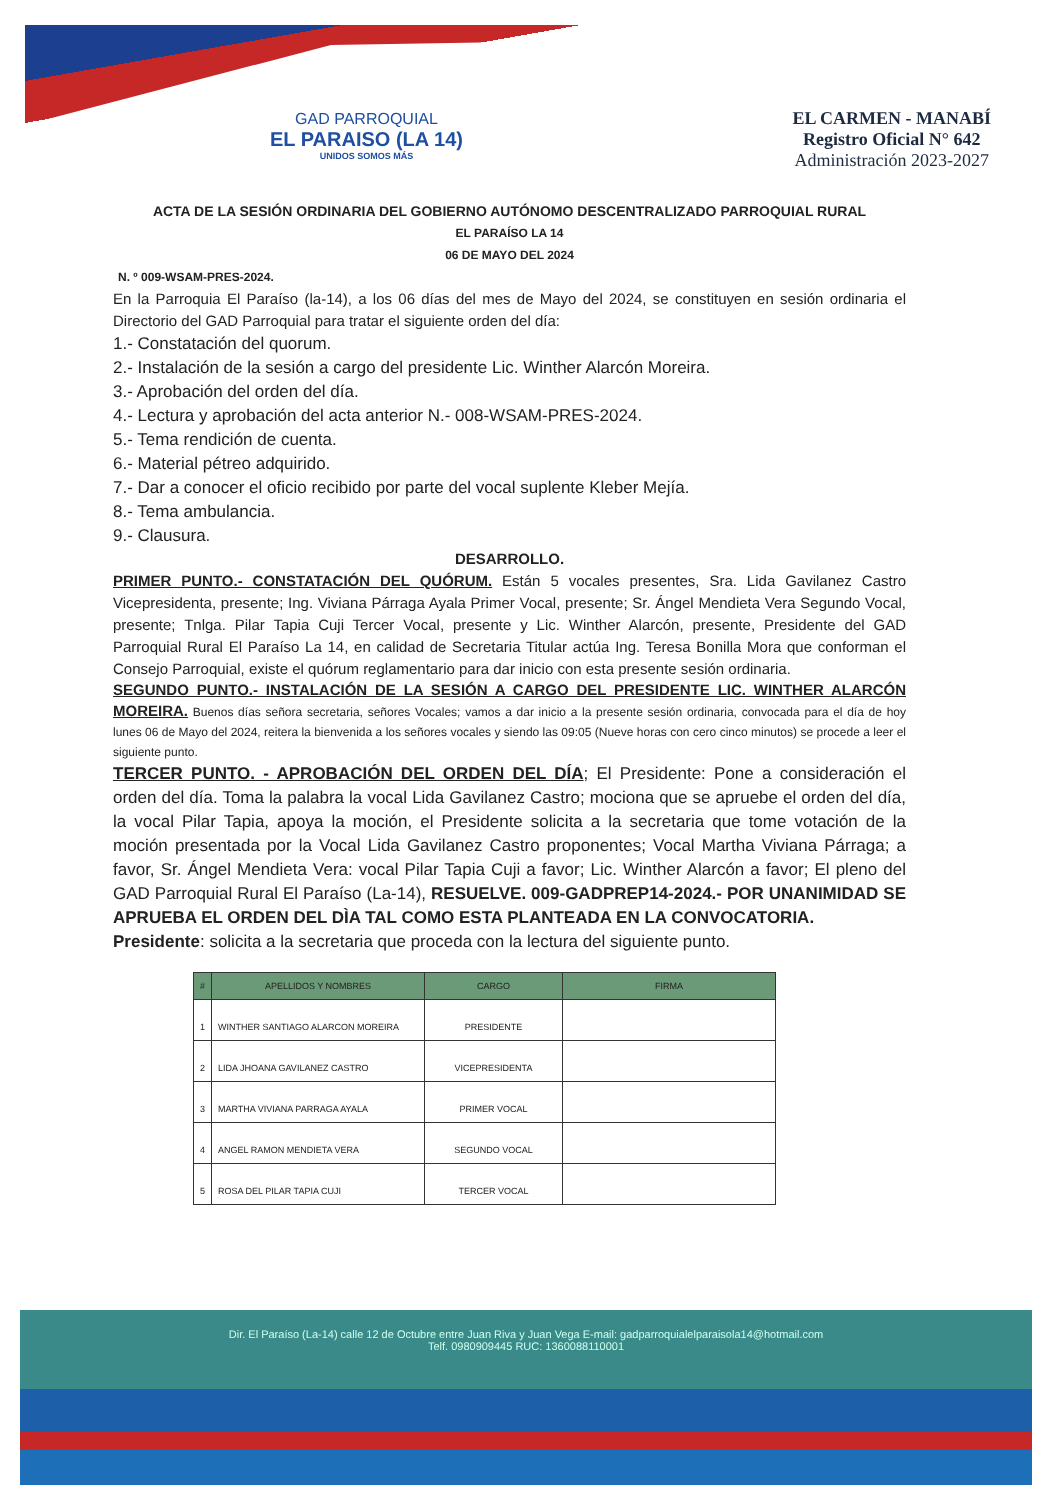GAD PARROQUIAL
EL PARAISO (LA 14)
UNIDOS SOMOS MÁS
EL CARMEN - MANABÍ
Registro Oficial N° 642
Administración 2023-2027
ACTA DE LA SESIÓN ORDINARIA DEL GOBIERNO AUTÓNOMO DESCENTRALIZADO PARROQUIAL RURAL
EL PARAÍSO LA 14
06 DE MAYO DEL 2024
N. º 009-WSAM-PRES-2024.
En la Parroquia El Paraíso (la-14), a los 06 días del mes de Mayo del 2024, se constituyen en sesión ordinaria el Directorio del GAD Parroquial para tratar el siguiente orden del día:
1.- Constatación del quorum.
2.- Instalación de la sesión a cargo del presidente Lic. Winther Alarcón Moreira.
3.- Aprobación del orden del día.
4.- Lectura y aprobación del acta anterior N.- 008-WSAM-PRES-2024.
5.- Tema rendición de cuenta.
6.- Material pétreo adquirido.
7.- Dar a conocer el oficio recibido por parte del vocal suplente Kleber Mejía.
8.- Tema ambulancia.
9.- Clausura.
DESARROLLO.
PRIMER PUNTO.- CONSTATACIÓN DEL QUÓRUM. Están 5 vocales presentes, Sra. Lida Gavilanez Castro Vicepresidenta, presente; Ing. Viviana Párraga Ayala Primer Vocal, presente; Sr. Ángel Mendieta Vera Segundo Vocal, presente; Tnlga. Pilar Tapia Cuji Tercer Vocal, presente y Lic. Winther Alarcón, presente, Presidente del GAD Parroquial Rural El Paraíso La 14, en calidad de Secretaria Titular actúa Ing. Teresa Bonilla Mora que conforman el Consejo Parroquial, existe el quórum reglamentario para dar inicio con esta presente sesión ordinaria.
SEGUNDO PUNTO.- INSTALACIÓN DE LA SESIÓN A CARGO DEL PRESIDENTE LIC. WINTHER ALARCÓN MOREIRA. Buenos días señora secretaria, señores Vocales; vamos a dar inicio a la presente sesión ordinaria, convocada para el día de hoy lunes 06 de Mayo del 2024, reitera la bienvenida a los señores vocales y siendo las 09:05 (Nueve horas con cero cinco minutos) se procede a leer el siguiente punto.
TERCER PUNTO. - APROBACIÓN DEL ORDEN DEL DÍA; El Presidente: Pone a consideración el orden del día. Toma la palabra la vocal Lida Gavilanez Castro; mociona que se apruebe el orden del día, la vocal Pilar Tapia, apoya la moción, el Presidente solicita a la secretaria que tome votación de la moción presentada por la Vocal Lida Gavilanez Castro proponentes; Vocal Martha Viviana Párraga; a favor, Sr. Ángel Mendieta Vera: vocal Pilar Tapia Cuji a favor; Lic. Winther Alarcón a favor; El pleno del GAD Parroquial Rural El Paraíso (La-14), RESUELVE. 009-GADPREP14-2024.- POR UNANIMIDAD SE APRUEBA EL ORDEN DEL DÌA TAL COMO ESTA PLANTEADA EN LA CONVOCATORIA.
Presidente: solicita a la secretaria que proceda con la lectura del siguiente punto.
| # | APELLIDOS Y NOMBRES | CARGO | FIRMA |
| --- | --- | --- | --- |
| 1 | WINTHER SANTIAGO ALARCON MOREIRA | PRESIDENTE | |
| 2 | LIDA JHOANA GAVILANEZ CASTRO | VICEPRESIDENTA | |
| 3 | MARTHA VIVIANA PARRAGA AYALA | PRIMER VOCAL | |
| 4 | ANGEL RAMON MENDIETA VERA | SEGUNDO VOCAL | |
| 5 | ROSA DEL PILAR TAPIA CUJI | TERCER VOCAL | |
Dir. El Paraíso (La-14) calle 12 de Octubre entre Juan Riva y Juan Vega E-mail: gadparroquialelparaisola14@hotmail.com
Telf. 0980909445 RUC: 1360088110001